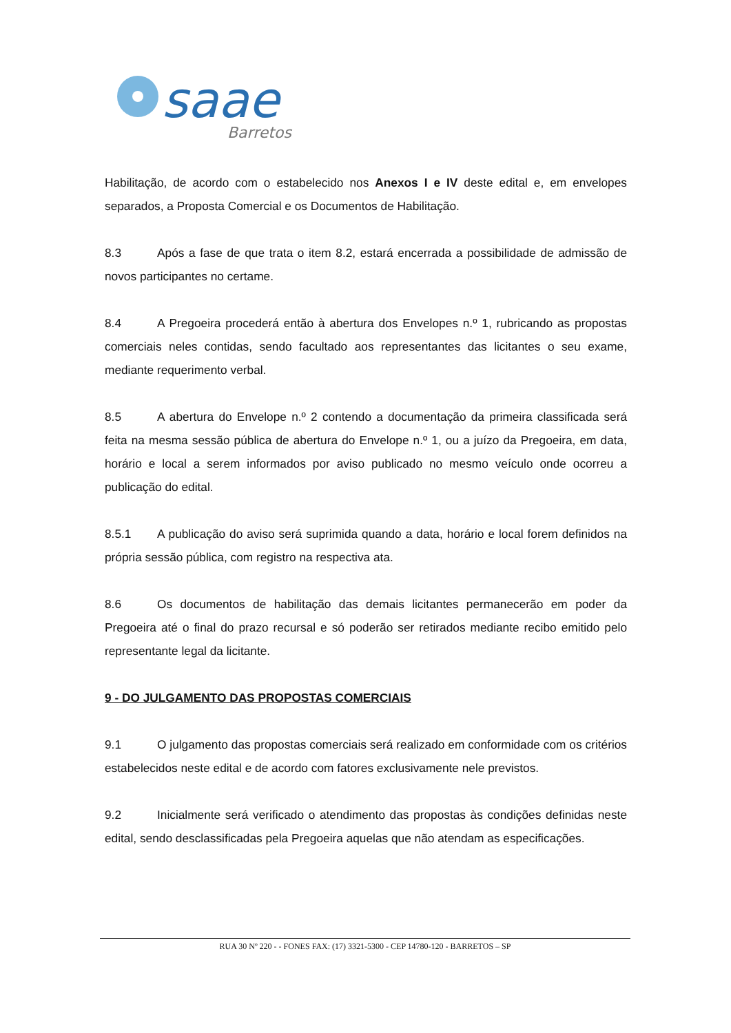saae
Barretos
Habilitação, de acordo com o estabelecido nos Anexos I e IV deste edital e, em envelopes separados, a Proposta Comercial e os Documentos de Habilitação.
8.3 Após a fase de que trata o item 8.2, estará encerrada a possibilidade de admissão de novos participantes no certame.
8.4 A Pregoeira procederá então à abertura dos Envelopes n.º 1, rubricando as propostas comerciais neles contidas, sendo facultado aos representantes das licitantes o seu exame, mediante requerimento verbal.
8.5 A abertura do Envelope n.º 2 contendo a documentação da primeira classificada será feita na mesma sessão pública de abertura do Envelope n.º 1, ou a juízo da Pregoeira, em data, horário e local a serem informados por aviso publicado no mesmo veículo onde ocorreu a publicação do edital.
8.5.1 A publicação do aviso será suprimida quando a data, horário e local forem definidos na própria sessão pública, com registro na respectiva ata.
8.6 Os documentos de habilitação das demais licitantes permanecerão em poder da Pregoeira até o final do prazo recursal e só poderão ser retirados mediante recibo emitido pelo representante legal da licitante.
9 - DO JULGAMENTO DAS PROPOSTAS COMERCIAIS
9.1 O julgamento das propostas comerciais será realizado em conformidade com os critérios estabelecidos neste edital e de acordo com fatores exclusivamente nele previstos.
9.2 Inicialmente será verificado o atendimento das propostas às condições definidas neste edital, sendo desclassificadas pela Pregoeira aquelas que não atendam as especificações.
RUA 30 Nº 220 - - FONES FAX: (17) 3321-5300 - CEP 14780-120 - BARRETOS – SP